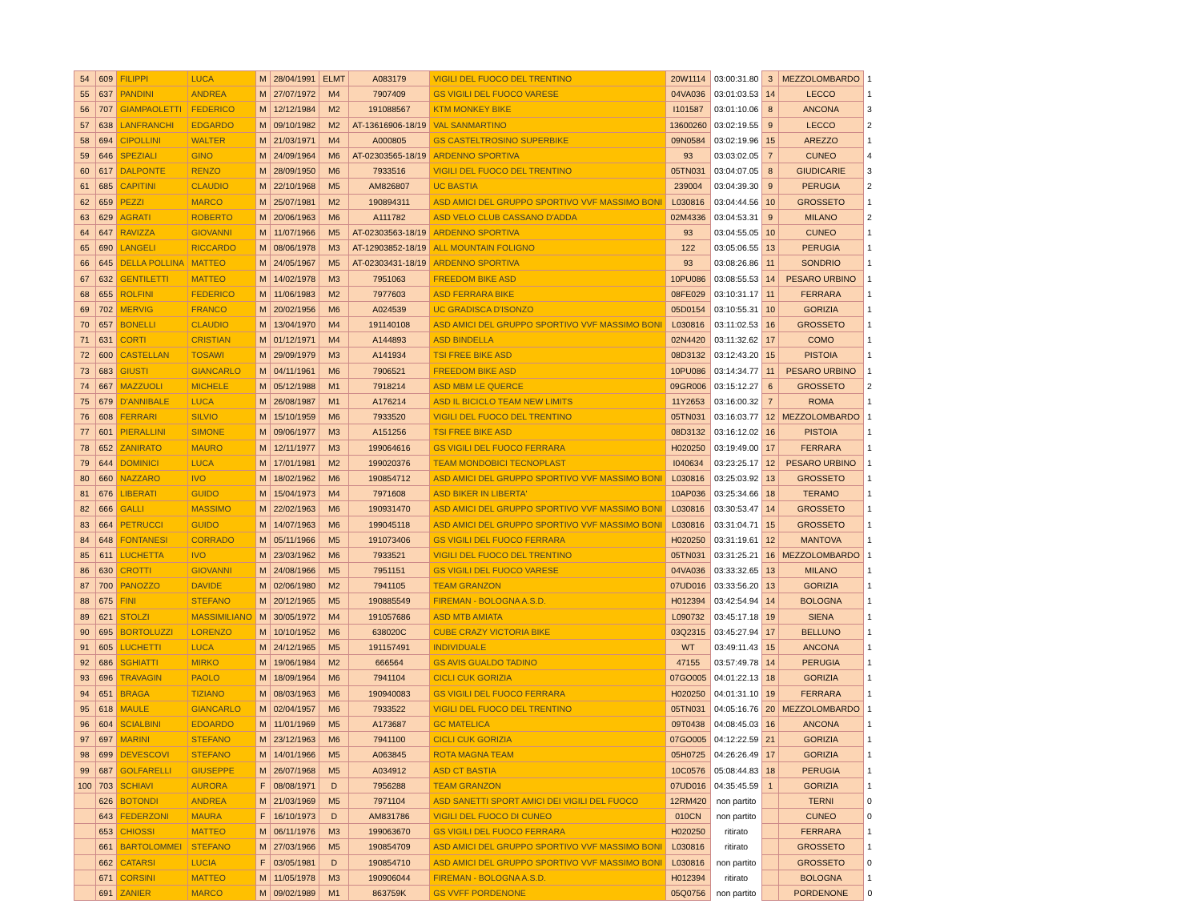| 54 | 609 | FILIPPI | LUCA | M | 28/04/1991 | ELMT | A083179 | VIGILI DEL FUOCO DEL TRENTINO | 20W1114 | 03:00:31.80 | 3 | MEZZOLOMBARDO | 1 |
| 55 | 637 | PANDINI | ANDREA | M | 27/07/1972 | M4 | 7907409 | GS VIGILI DEL FUOCO VARESE | 04VA036 | 03:01:03.53 | 14 | LECCO | 1 |
| 56 | 707 | GIAMPAOLETTI | FEDERICO | M | 12/12/1984 | M2 | 191088567 | KTM MONKEY BIKE | I101587 | 03:01:10.06 | 8 | ANCONA | 3 |
| 57 | 638 | LANFRANCHI | EDGARDO | M | 09/10/1982 | M2 | AT-13616906-18/19 | VAL SANMARTINO | 13600260 | 03:02:19.55 | 9 | LECCO | 2 |
| 58 | 694 | CIPOLLINI | WALTER | M | 21/03/1971 | M4 | A000805 | GS CASTELTROSINO SUPERBIKE | 09N0584 | 03:02:19.96 | 15 | AREZZO | 1 |
| 59 | 646 | SPEZIALI | GINO | M | 24/09/1964 | M6 | AT-02303565-18/19 | ARDENNO SPORTIVA | 93 | 03:03:02.05 | 7 | CUNEO | 4 |
| 60 | 617 | DALPONTE | RENZO | M | 28/09/1950 | M6 | 7933516 | VIGILI DEL FUOCO DEL TRENTINO | 05TN031 | 03:04:07.05 | 8 | GIUDICARIE | 3 |
| 61 | 685 | CAPITINI | CLAUDIO | M | 22/10/1968 | M5 | AM826807 | UC BASTIA | 239004 | 03:04:39.30 | 9 | PERUGIA | 2 |
| 62 | 659 | PEZZI | MARCO | M | 25/07/1981 | M2 | 190894311 | ASD AMICI DEL GRUPPO SPORTIVO VVF MASSIMO BONI | L030816 | 03:04:44.56 | 10 | GROSSETO | 1 |
| 63 | 629 | AGRATI | ROBERTO | M | 20/06/1963 | M6 | A111782 | ASD VELO CLUB CASSANO D'ADDA | 02M4336 | 03:04:53.31 | 9 | MILANO | 2 |
| 64 | 647 | RAVIZZA | GIOVANNI | M | 11/07/1966 | M5 | AT-02303563-18/19 | ARDENNO SPORTIVA | 93 | 03:04:55.05 | 10 | CUNEO | 1 |
| 65 | 690 | LANGELI | RICCARDO | M | 08/06/1978 | M3 | AT-12903852-18/19 | ALL MOUNTAIN FOLIGNO | 122 | 03:05:06.55 | 13 | PERUGIA | 1 |
| 66 | 645 | DELLA POLLINA | MATTEO | M | 24/05/1967 | M5 | AT-02303431-18/19 | ARDENNO SPORTIVA | 93 | 03:08:26.86 | 11 | SONDRIO | 1 |
| 67 | 632 | GENTILETTI | MATTEO | M | 14/02/1978 | M3 | 7951063 | FREEDOM BIKE ASD | 10PU086 | 03:08:55.53 | 14 | PESARO URBINO | 1 |
| 68 | 655 | ROLFINI | FEDERICO | M | 11/06/1983 | M2 | 7977603 | ASD FERRARA BIKE | 08FE029 | 03:10:31.17 | 11 | FERRARA | 1 |
| 69 | 702 | MERVIG | FRANCO | M | 20/02/1956 | M6 | A024539 | UC GRADISCA D'ISONZO | 05D0154 | 03:10:55.31 | 10 | GORIZIA | 1 |
| 70 | 657 | BONELLI | CLAUDIO | M | 13/04/1970 | M4 | 191140108 | ASD AMICI DEL GRUPPO SPORTIVO VVF MASSIMO BONI | L030816 | 03:11:02.53 | 16 | GROSSETO | 1 |
| 71 | 631 | CORTI | CRISTIAN | M | 01/12/1971 | M4 | A144893 | ASD BINDELLA | 02N4420 | 03:11:32.62 | 17 | COMO | 1 |
| 72 | 600 | CASTELLAN | TOSAWI | M | 29/09/1979 | M3 | A141934 | TSI FREE BIKE ASD | 08D3132 | 03:12:43.20 | 15 | PISTOIA | 1 |
| 73 | 683 | GIUSTI | GIANCARLO | M | 04/11/1961 | M6 | 7906521 | FREEDOM BIKE ASD | 10PU086 | 03:14:34.77 | 11 | PESARO URBINO | 1 |
| 74 | 667 | MAZZUOLI | MICHELE | M | 05/12/1988 | M1 | 7918214 | ASD MBM LE QUERCE | 09GR006 | 03:15:12.27 | 6 | GROSSETO | 2 |
| 75 | 679 | D'ANNIBALE | LUCA | M | 26/08/1987 | M1 | A176214 | ASD IL BICICLO TEAM NEW LIMITS | 11Y2653 | 03:16:00.32 | 7 | ROMA | 1 |
| 76 | 608 | FERRARI | SILVIO | M | 15/10/1959 | M6 | 7933520 | VIGILI DEL FUOCO DEL TRENTINO | 05TN031 | 03:16:03.77 | 12 | MEZZOLOMBARDO | 1 |
| 77 | 601 | PIERALLINI | SIMONE | M | 09/06/1977 | M3 | A151256 | TSI FREE BIKE ASD | 08D3132 | 03:16:12.02 | 16 | PISTOIA | 1 |
| 78 | 652 | ZANIRATO | MAURO | M | 12/11/1977 | M3 | 199064616 | GS VIGILI DEL FUOCO FERRARA | H020250 | 03:19:49.00 | 17 | FERRARA | 1 |
| 79 | 644 | DOMINICI | LUCA | M | 17/01/1981 | M2 | 199020376 | TEAM MONDOBICI TECNOPLAST | I040634 | 03:23:25.17 | 12 | PESARO URBINO | 1 |
| 80 | 660 | NAZZARO | IVO | M | 18/02/1962 | M6 | 190854712 | ASD AMICI DEL GRUPPO SPORTIVO VVF MASSIMO BONI | L030816 | 03:25:03.92 | 13 | GROSSETO | 1 |
| 81 | 676 | LIBERATI | GUIDO | M | 15/04/1973 | M4 | 7971608 | ASD BIKER IN LIBERTA' | 10AP036 | 03:25:34.66 | 18 | TERAMO | 1 |
| 82 | 666 | GALLI | MASSIMO | M | 22/02/1963 | M6 | 190931470 | ASD AMICI DEL GRUPPO SPORTIVO VVF MASSIMO BONI | L030816 | 03:30:53.47 | 14 | GROSSETO | 1 |
| 83 | 664 | PETRUCCI | GUIDO | M | 14/07/1963 | M6 | 199045118 | ASD AMICI DEL GRUPPO SPORTIVO VVF MASSIMO BONI | L030816 | 03:31:04.71 | 15 | GROSSETO | 1 |
| 84 | 648 | FONTANESI | CORRADO | M | 05/11/1966 | M5 | 191073406 | GS VIGILI DEL FUOCO FERRARA | H020250 | 03:31:19.61 | 12 | MANTOVA | 1 |
| 85 | 611 | LUCHETTA | IVO | M | 23/03/1962 | M6 | 7933521 | VIGILI DEL FUOCO DEL TRENTINO | 05TN031 | 03:31:25.21 | 16 | MEZZOLOMBARDO | 1 |
| 86 | 630 | CROTTI | GIOVANNI | M | 24/08/1966 | M5 | 7951151 | GS VIGILI DEL FUOCO VARESE | 04VA036 | 03:33:32.65 | 13 | MILANO | 1 |
| 87 | 700 | PANOZZO | DAVIDE | M | 02/06/1980 | M2 | 7941105 | TEAM GRANZON | 07UD016 | 03:33:56.20 | 13 | GORIZIA | 1 |
| 88 | 675 | FINI | STEFANO | M | 20/12/1965 | M5 | 190885549 | FIREMAN - BOLOGNA A.S.D. | H012394 | 03:42:54.94 | 14 | BOLOGNA | 1 |
| 89 | 621 | STOLZI | MASSIMILIANO | M | 30/05/1972 | M4 | 191057686 | ASD MTB AMIATA | L090732 | 03:45:17.18 | 19 | SIENA | 1 |
| 90 | 695 | BORTOLUZZI | LORENZO | M | 10/10/1952 | M6 | 638020C | CUBE CRAZY VICTORIA BIKE | 03Q2315 | 03:45:27.94 | 17 | BELLUNO | 1 |
| 91 | 605 | LUCHETTI | LUCA | M | 24/12/1965 | M5 | 191157491 | INDIVIDUALE | WT | 03:49:11.43 | 15 | ANCONA | 1 |
| 92 | 686 | SGHIATTI | MIRKO | M | 19/06/1984 | M2 | 666564 | GS AVIS GUALDO TADINO | 47155 | 03:57:49.78 | 14 | PERUGIA | 1 |
| 93 | 696 | TRAVAGIN | PAOLO | M | 18/09/1964 | M6 | 7941104 | CICLI CUK GORIZIA | 07GO005 | 04:01:22.13 | 18 | GORIZIA | 1 |
| 94 | 651 | BRAGA | TIZIANO | M | 08/03/1963 | M6 | 190940083 | GS VIGILI DEL FUOCO FERRARA | H020250 | 04:01:31.10 | 19 | FERRARA | 1 |
| 95 | 618 | MAULE | GIANCARLO | M | 02/04/1957 | M6 | 7933522 | VIGILI DEL FUOCO DEL TRENTINO | 05TN031 | 04:05:16.76 | 20 | MEZZOLOMBARDO | 1 |
| 96 | 604 | SCIALBINI | EDOARDO | M | 11/01/1969 | M5 | A173687 | GC MATELICA | 09T0438 | 04:08:45.03 | 16 | ANCONA | 1 |
| 97 | 697 | MARINI | STEFANO | M | 23/12/1963 | M6 | 7941100 | CICLI CUK GORIZIA | 07GO005 | 04:12:22.59 | 21 | GORIZIA | 1 |
| 98 | 699 | DEVESCOVI | STEFANO | M | 14/01/1966 | M5 | A063845 | ROTA MAGNA TEAM | 05H0725 | 04:26:26.49 | 17 | GORIZIA | 1 |
| 99 | 687 | GOLFARELLI | GIUSEPPE | M | 26/07/1968 | M5 | A034912 | ASD CT BASTIA | 10C0576 | 05:08:44.83 | 18 | PERUGIA | 1 |
| 100 | 703 | SCHIAVI | AURORA | F | 08/08/1971 | D | 7956288 | TEAM GRANZON | 07UD016 | 04:35:45.59 | 1 | GORIZIA | 1 |
| | 626 | BOTONDI | ANDREA | M | 21/03/1969 | M5 | 7971104 | ASD SANETTI SPORT AMICI DEI VIGILI DEL FUOCO | 12RM420 | non partito | | TERNI | 0 |
| | 643 | FEDERZONI | MAURA | F | 16/10/1973 | D | AM831786 | VIGILI DEL FUOCO DI CUNEO | 010CN | non partito | | CUNEO | 0 |
| | 653 | CHIOSSI | MATTEO | M | 06/11/1976 | M3 | 199063670 | GS VIGILI DEL FUOCO FERRARA | H020250 | ritirato | | FERRARA | 1 |
| | 661 | BARTOLOMMEI | STEFANO | M | 27/03/1966 | M5 | 190854709 | ASD AMICI DEL GRUPPO SPORTIVO VVF MASSIMO BONI | L030816 | ritirato | | GROSSETO | 1 |
| | 662 | CATARSI | LUCIA | F | 03/05/1981 | D | 190854710 | ASD AMICI DEL GRUPPO SPORTIVO VVF MASSIMO BONI | L030816 | non partito | | GROSSETO | 0 |
| | 671 | CORSINI | MATTEO | M | 11/05/1978 | M3 | 190906044 | FIREMAN - BOLOGNA A.S.D. | H012394 | ritirato | | BOLOGNA | 1 |
| | 691 | ZANIER | MARCO | M | 09/02/1989 | M1 | 863759K | GS VVFF PORDENONE | 05Q0756 | non partito | | PORDENONE | 0 |